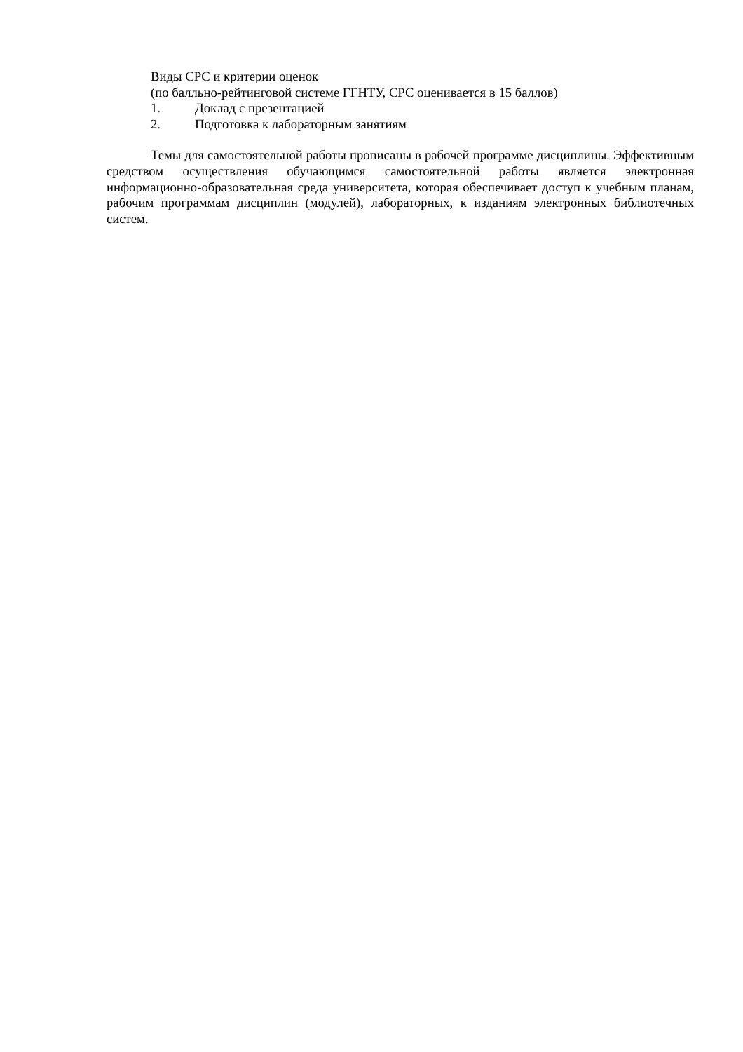Виды СРС и критерии оценок
(по балльно-рейтинговой системе ГГНТУ, СРС оценивается в 15 баллов)
1. Доклад с презентацией
2. Подготовка к лабораторным занятиям
Темы для самостоятельной работы прописаны в рабочей программе дисциплины. Эффективным средством осуществления обучающимся самостоятельной работы является электронная информационно-образовательная среда университета, которая обеспечивает доступ к учебным планам, рабочим программам дисциплин (модулей), лабораторных, к изданиям электронных библиотечных систем.